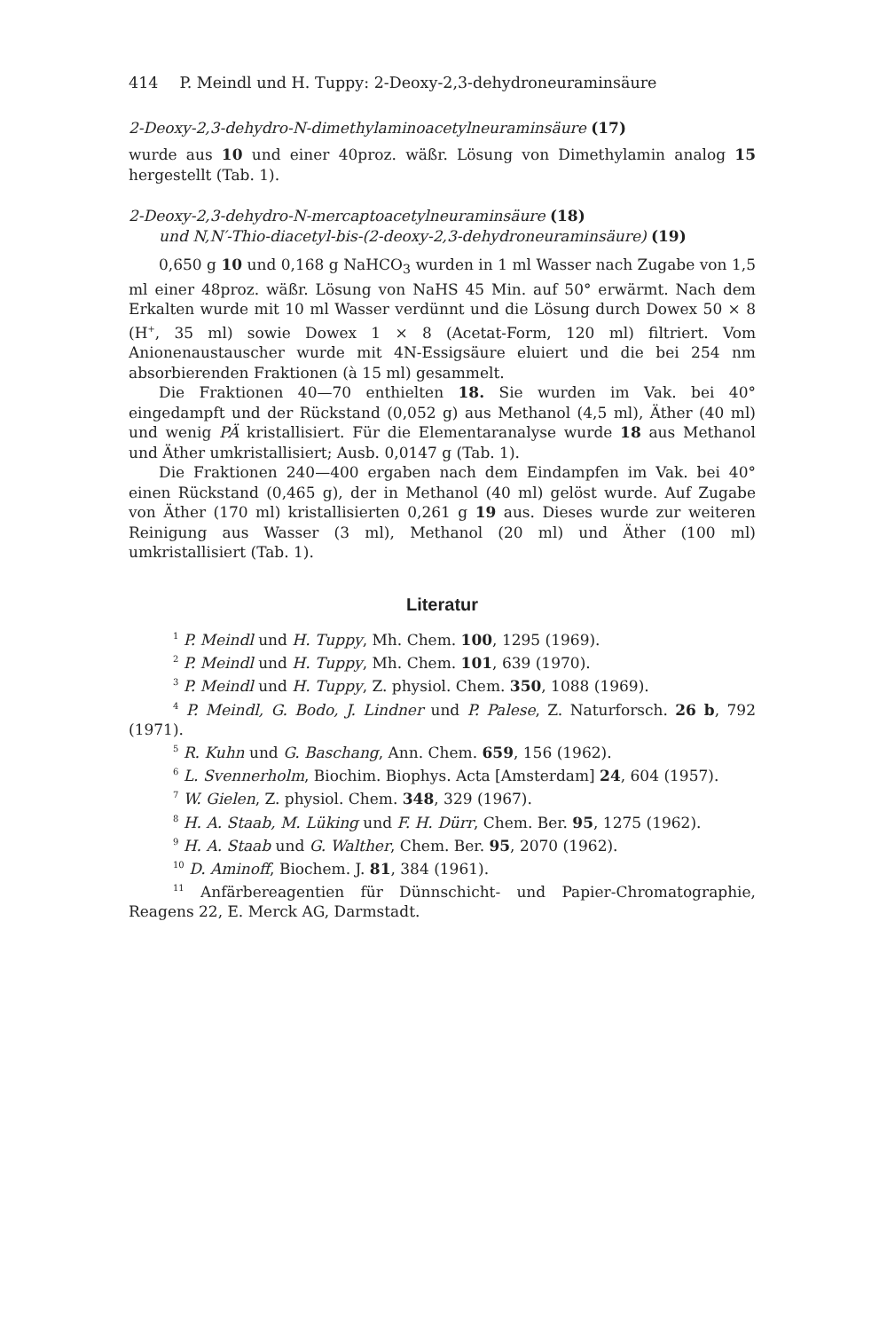414 P. Meindl und H. Tuppy: 2-Deoxy-2,3-dehydroneuraminsäure
2-Deoxy-2,3-dehydro-N-dimethylaminoacetylneuraminsäure (17)
wurde aus 10 und einer 40proz. wäßr. Lösung von Dimethylamin analog 15 hergestellt (Tab. 1).
2-Deoxy-2,3-dehydro-N-mercaptoacetylneuraminsäure (18)
und N,N′-Thio-diacetyl-bis-(2-deoxy-2,3-dehydroneuraminsäure) (19)
0,650 g 10 und 0,168 g NaHCO<sub>3</sub> wurden in 1 ml Wasser nach Zugabe von 1,5 ml einer 48proz. wäßr. Lösung von NaHS 45 Min. auf 50° erwärmt. Nach dem Erkalten wurde mit 10 ml Wasser verdünnt und die Lösung durch Dowex 50 × 8 (H<sup>+</sup>, 35 ml) sowie Dowex 1 × 8 (Acetat-Form, 120 ml) filtriert. Vom Anionenaustauscher wurde mit 4N-Essigsäure eluiert und die bei 254 nm absorbierenden Fraktionen (à 15 ml) gesammelt.
Die Fraktionen 40—70 enthielten 18. Sie wurden im Vak. bei 40° eingedampft und der Rückstand (0,052 g) aus Methanol (4,5 ml), Äther (40 ml) und wenig PÄ kristallisiert. Für die Elementaranalyse wurde 18 aus Methanol und Äther umkristallisiert; Ausb. 0,0147 g (Tab. 1).
Die Fraktionen 240—400 ergaben nach dem Eindampfen im Vak. bei 40° einen Rückstand (0,465 g), der in Methanol (40 ml) gelöst wurde. Auf Zugabe von Äther (170 ml) kristallisierten 0,261 g 19 aus. Dieses wurde zur weiteren Reinigung aus Wasser (3 ml), Methanol (20 ml) und Äther (100 ml) umkristallisiert (Tab. 1).
Literatur
<sup>1</sup> P. Meindl und H. Tuppy, Mh. Chem. 100, 1295 (1969).
<sup>2</sup> P. Meindl und H. Tuppy, Mh. Chem. 101, 639 (1970).
<sup>3</sup> P. Meindl und H. Tuppy, Z. physiol. Chem. 350, 1088 (1969).
<sup>4</sup> P. Meindl, G. Bodo, J. Lindner und P. Palese, Z. Naturforsch. 26 b, 792 (1971).
<sup>5</sup> R. Kuhn und G. Baschang, Ann. Chem. 659, 156 (1962).
<sup>6</sup> L. Svennerholm, Biochim. Biophys. Acta [Amsterdam] 24, 604 (1957).
<sup>7</sup> W. Gielen, Z. physiol. Chem. 348, 329 (1967).
<sup>8</sup> H. A. Staab, M. Lüking und F. H. Dürr, Chem. Ber. 95, 1275 (1962).
<sup>9</sup> H. A. Staab und G. Walther, Chem. Ber. 95, 2070 (1962).
<sup>10</sup> D. Aminoff, Biochem. J. 81, 384 (1961).
<sup>11</sup> Anfärbereagentien für Dünnschicht- und Papier-Chromatographie, Reagens 22, E. Merck AG, Darmstadt.